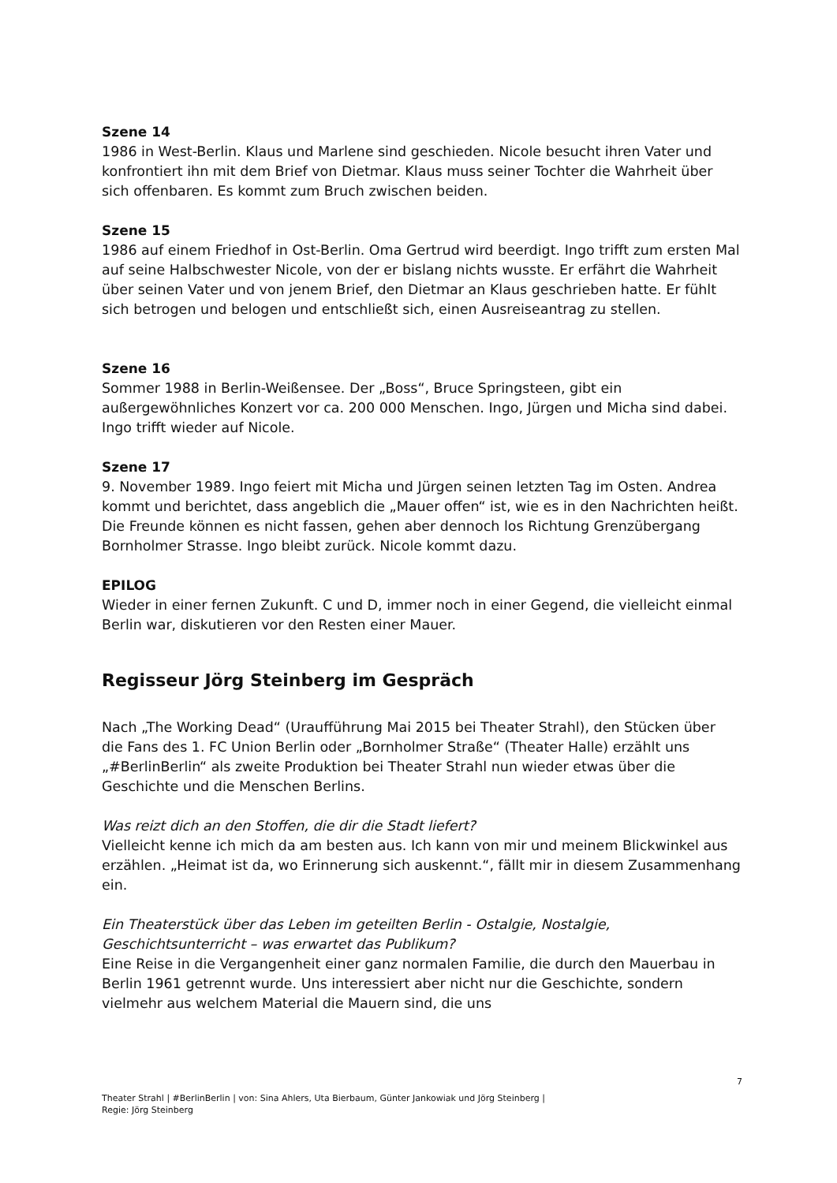Szene 14
1986 in West-Berlin. Klaus und Marlene sind geschieden. Nicole besucht ihren Vater und konfrontiert ihn mit dem Brief von Dietmar. Klaus muss seiner Tochter die Wahrheit über sich offenbaren. Es kommt zum Bruch zwischen beiden.
Szene 15
1986 auf einem Friedhof in Ost-Berlin. Oma Gertrud wird beerdigt. Ingo trifft zum ersten Mal auf seine Halbschwester Nicole, von der er bislang nichts wusste. Er erfährt die Wahrheit über seinen Vater und von jenem Brief, den Dietmar an Klaus geschrieben hatte. Er fühlt sich betrogen und belogen und entschließt sich, einen Ausreiseantrag zu stellen.
Szene 16
Sommer 1988 in Berlin-Weißensee. Der „Boss“, Bruce Springsteen, gibt ein außergewöhnliches Konzert vor ca. 200 000 Menschen. Ingo, Jürgen und Micha sind dabei. Ingo trifft wieder auf Nicole.
Szene 17
9. November 1989. Ingo feiert mit Micha und Jürgen seinen letzten Tag im Osten. Andrea kommt und berichtet, dass angeblich die „Mauer offen“ ist, wie es in den Nachrichten heißt. Die Freunde können es nicht fassen, gehen aber dennoch los Richtung Grenzübergang Bornholmer Strasse. Ingo bleibt zurück. Nicole kommt dazu.
EPILOG
Wieder in einer fernen Zukunft. C und D, immer noch in einer Gegend, die vielleicht einmal Berlin war, diskutieren vor den Resten einer Mauer.
Regisseur Jörg Steinberg im Gespräch
Nach „The Working Dead“ (Uraufführung Mai 2015 bei Theater Strahl), den Stücken über die Fans des 1. FC Union Berlin oder „Bornholmer Straße“ (Theater Halle) erzählt uns „#BerlinBerlin“ als zweite Produktion bei Theater Strahl nun wieder etwas über die Geschichte und die Menschen Berlins.
Was reizt dich an den Stoffen, die dir die Stadt liefert?
Vielleicht kenne ich mich da am besten aus. Ich kann von mir und meinem Blickwinkel aus erzählen. „Heimat ist da, wo Erinnerung sich auskennt.“, fällt mir in diesem Zusammenhang ein.
Ein Theaterstück über das Leben im geteilten Berlin - Ostalgie, Nostalgie, Geschichtsunterricht – was erwartet das Publikum?
Eine Reise in die Vergangenheit einer ganz normalen Familie, die durch den Mauerbau in Berlin 1961 getrennt wurde. Uns interessiert aber nicht nur die Geschichte, sondern vielmehr aus welchem Material die Mauern sind, die uns
7
Theater Strahl | #BerlinBerlin | von: Sina Ahlers, Uta Bierbaum, Günter Jankowiak und Jörg Steinberg |
Regie: Jörg Steinberg